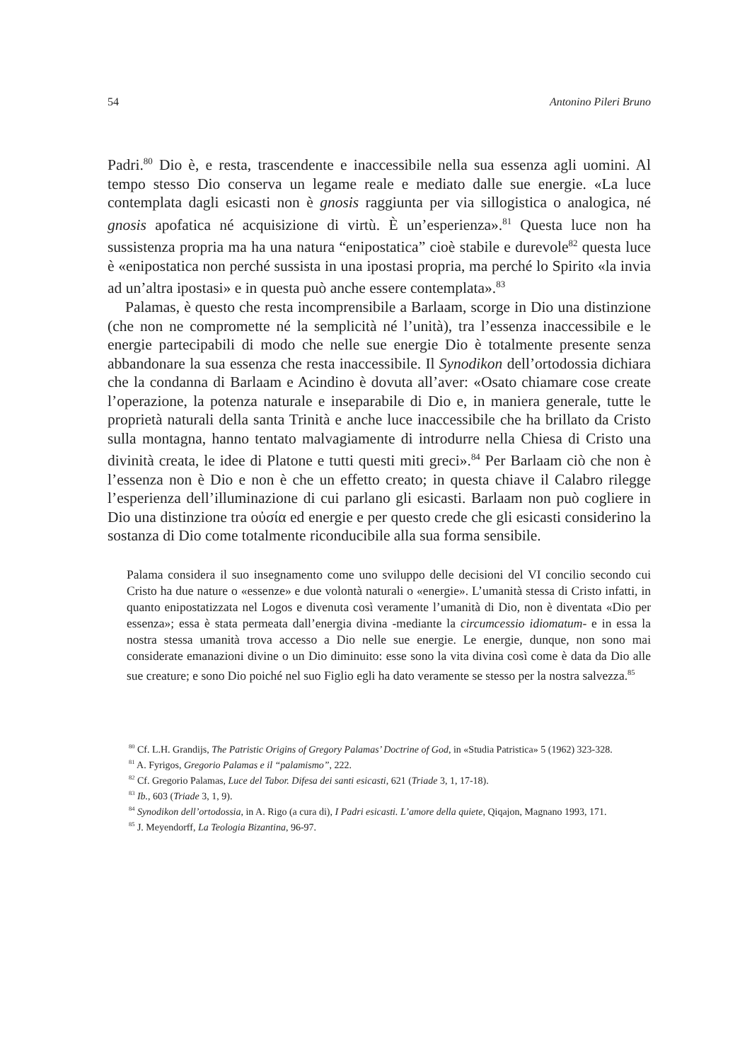54 Antonino Pileri Bruno
Padri.<sup>80</sup> Dio è, e resta, trascendente e inaccessibile nella sua essenza agli uomini. Al tempo stesso Dio conserva un legame reale e mediato dalle sue energie. «La luce contemplata dagli esicasti non è gnosis raggiunta per via sillogistica o analogica, né gnosis apofatica né acquisizione di virtù. È un’esperienza».<sup>81</sup> Questa luce non ha sussistenza propria ma ha una natura “enipostatica” cioè stabile e durevole<sup>82</sup> questa luce è «enipostatica non perché sussista in una ipostasi propria, ma perché lo Spirito «la invia ad un’altra ipostasi» e in questa può anche essere contemplata».<sup>83</sup>
Palamas, è questo che resta incomprensibile a Barlaam, scorge in Dio una distinzione (che non ne compromette né la semplicità né l’unità), tra l’essenza inaccessibile e le energie partecipabili di modo che nelle sue energie Dio è totalmente presente senza abbandonare la sua essenza che resta inaccessibile. Il Synodikon dell’ortodossia dichiara che la condanna di Barlaam e Acindino è dovuta all’aver: «Osato chiamare cose create l’operazione, la potenza naturale e inseparabile di Dio e, in maniera generale, tutte le proprietà naturali della santa Trinità e anche luce inaccessibile che ha brillato da Cristo sulla montagna, hanno tentato malvagiamente di introdurre nella Chiesa di Cristo una divinità creata, le idee di Platone e tutti questi miti greci».<sup>84</sup> Per Barlaam ciò che non è l’essenza non è Dio e non è che un effetto creato; in questa chiave il Calabro rilegge l’esperienza dell’illuminazione di cui parlano gli esicasti. Barlaam non può cogliere in Dio una distinzione tra οὐσία ed energie e per questo crede che gli esicasti considerino la sostanza di Dio come totalmente riconducibile alla sua forma sensibile.
Palama considera il suo insegnamento come uno sviluppo delle decisioni del VI concilio secondo cui Cristo ha due nature o «essenze» e due volontà naturali o «energie». L’umanità stessa di Cristo infatti, in quanto enipostatizzata nel Logos e divenuta così veramente l’umanità di Dio, non è diventata «Dio per essenza»; essa è stata permeata dall’energia divina -mediante la circumcessio idiomatum- e in essa la nostra stessa umanità trova accesso a Dio nelle sue energie. Le energie, dunque, non sono mai considerate emanazioni divine o un Dio diminuito: esse sono la vita divina così come è data da Dio alle sue creature; e sono Dio poiché nel suo Figlio egli ha dato veramente se stesso per la nostra salvezza.<sup>85</sup>
<sup>80</sup> Cf. L.H. Grandijs, The Patristic Origins of Gregory Palamas’ Doctrine of God, in «Studia Patristica» 5 (1962) 323-328.
<sup>81</sup> A. Fyrigos, Gregorio Palamas e il “palamismo”, 222.
<sup>82</sup> Cf. Gregorio Palamas, Luce del Tabor. Difesa dei santi esicasti, 621 (Triade 3, 1, 17-18).
<sup>83</sup> Ib., 603 (Triade 3, 1, 9).
<sup>84</sup> Synodikon dell’ortodossia, in A. Rigo (a cura di), I Padri esicasti. L’amore della quiete, Qiqajon, Magnano 1993, 171.
<sup>85</sup> J. Meyendorff, La Teologia Bizantina, 96-97.